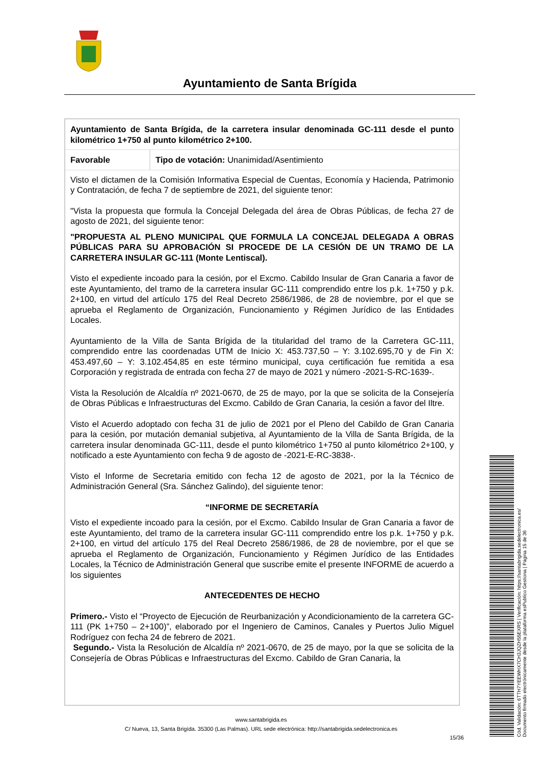Ayuntamiento de Santa Brígida
| Ayuntamiento de Santa Brígida, de la carretera insular denominada GC-111 desde el punto kilométrico 1+750 al punto kilométrico 2+100. | |
| Favorable | Tipo de votación: Unanimidad/Asentimiento |
Visto el dictamen de la Comisión Informativa Especial de Cuentas, Economía y Hacienda, Patrimonio y Contratación, de fecha 7 de septiembre de 2021, del siguiente tenor:
"Vista la propuesta que formula la Concejal Delegada del área de Obras Públicas, de fecha 27 de agosto de 2021, del siguiente tenor:
"PROPUESTA AL PLENO MUNICIPAL QUE FORMULA LA CONCEJAL DELEGADA A OBRAS PÚBLICAS PARA SU APROBACIÓN SI PROCEDE DE LA CESIÓN DE UN TRAMO DE LA CARRETERA INSULAR GC-111 (Monte Lentiscal).
Visto el expediente incoado para la cesión, por el Excmo. Cabildo Insular de Gran Canaria a favor de este Ayuntamiento, del tramo de la carretera insular GC-111 comprendido entre los p.k. 1+750 y p.k. 2+100, en virtud del artículo 175 del Real Decreto 2586/1986, de 28 de noviembre, por el que se aprueba el Reglamento de Organización, Funcionamiento y Régimen Jurídico de las Entidades Locales.
Ayuntamiento de la Villa de Santa Brígida de la titularidad del tramo de la Carretera GC-111, comprendido entre las coordenadas UTM de Inicio X: 453.737,50 – Y: 3.102.695,70 y de Fin X: 453.497,60 – Y: 3.102.454,85 en este término municipal, cuya certificación fue remitida a esa Corporación y registrada de entrada con fecha 27 de mayo de 2021 y número -2021-S-RC-1639-.
Vista la Resolución de Alcaldía nº 2021-0670, de 25 de mayo, por la que se solicita de la Consejería de Obras Públicas e Infraestructuras del Excmo. Cabildo de Gran Canaria, la cesión a favor del Iltre.
Visto el Acuerdo adoptado con fecha 31 de julio de 2021 por el Pleno del Cabildo de Gran Canaria para la cesión, por mutación demanial subjetiva, al Ayuntamiento de la Villa de Santa Brígida, de la carretera insular denominada GC-111, desde el punto kilométrico 1+750 al punto kilométrico 2+100, y notificado a este Ayuntamiento con fecha 9 de agosto de -2021-E-RC-3838-.
Visto el Informe de Secretaria emitido con fecha 12 de agosto de 2021, por la la Técnico de Administración General (Sra. Sánchez Galindo), del siguiente tenor:
“INFORME DE SECRETARÍA
Visto el expediente incoado para la cesión, por el Excmo. Cabildo Insular de Gran Canaria a favor de este Ayuntamiento, del tramo de la carretera insular GC-111 comprendido entre los p.k. 1+750 y p.k. 2+100, en virtud del artículo 175 del Real Decreto 2586/1986, de 28 de noviembre, por el que se aprueba el Reglamento de Organización, Funcionamiento y Régimen Jurídico de las Entidades Locales, la Técnico de Administración General que suscribe emite el presente INFORME de acuerdo a los siguientes
ANTECEDENTES DE HECHO
Primero.- Visto el “Proyecto de Ejecución de Reurbanización y Acondicionamiento de la carretera GC-111 (PK 1+750 – 2+100)”, elaborado por el Ingeniero de Caminos, Canales y Puertos Julio Miguel Rodríguez con fecha 24 de febrero de 2021.
Segundo.- Vista la Resolución de Alcaldía nº 2021-0670, de 25 de mayo, por la que se solicita de la Consejería de Obras Públicas e Infraestructuras del Excmo. Cabildo de Gran Canaria, la
www.santabrigida.es
C/ Nueva, 13, Santa Brigída. 35300 (Las Palmas). URL sede electrónica: http://santabrigida.sedelectronica.es
15/36
Cód. Validación: 6TTH7YEEWHX7CH3JQZH55EXRS | Verificación: https://santabrigida.sedelectronica.es/
Documento firmado electrónicamente desde la plataforma esPublico Gestiona | Página 15 de 36